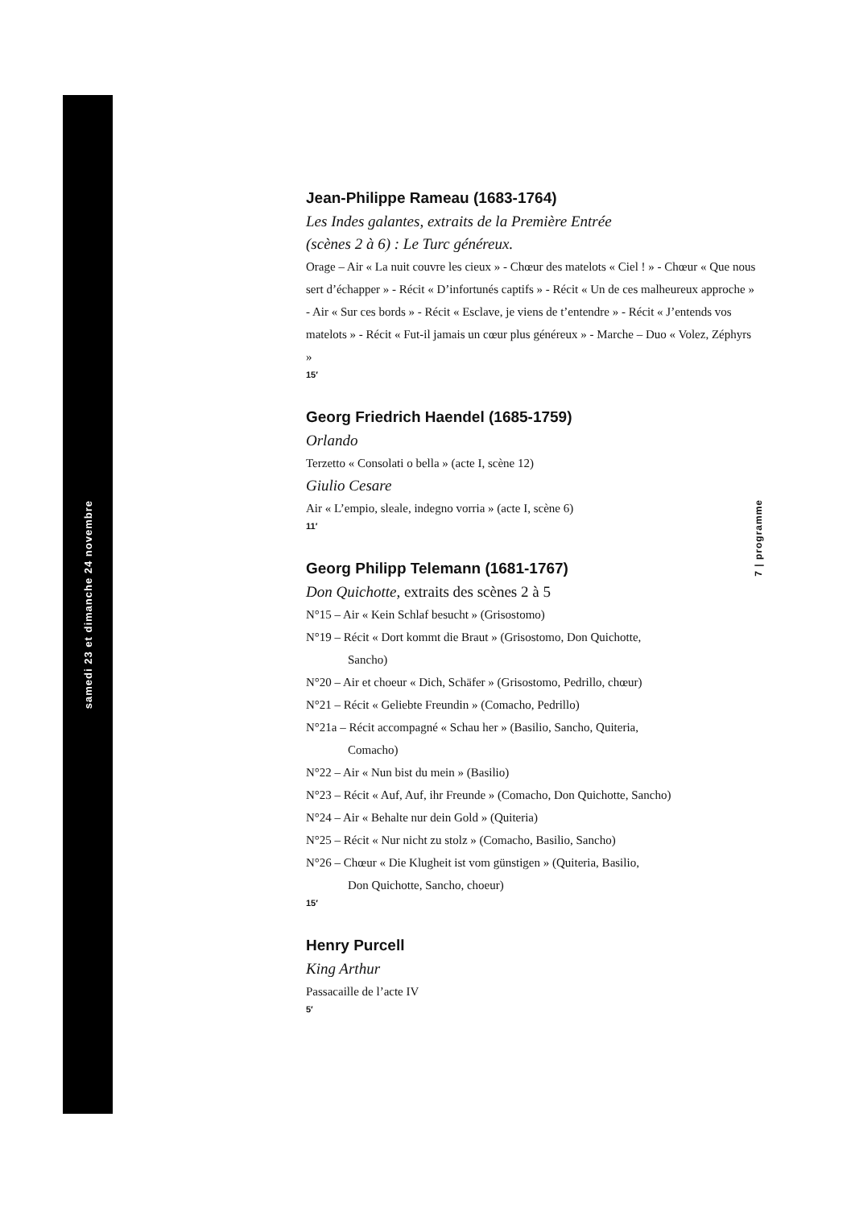samedi 23 et dimanche 24 novembre
7 | programme
Jean-Philippe Rameau (1683-1764)
Les Indes galantes, extraits de la Première Entrée
(scènes 2 à 6) : Le Turc généreux.
Orage – Air « La nuit couvre les cieux » - Chœur des matelots « Ciel ! » - Chœur « Que nous sert d’échapper » - Récit « D’infortunés captifs » - Récit « Un de ces malheureux approche » - Air « Sur ces bords » - Récit « Esclave, je viens de t’entendre » - Récit « J’entends vos matelots » - Récit « Fut-il jamais un cœur plus généreux » - Marche – Duo « Volez, Zéphyrs »
15′
Georg Friedrich Haendel (1685-1759)
Orlando
Terzetto « Consolati o bella » (acte I, scène 12)
Giulio Cesare
Air « L’empio, sleale, indegno vorria » (acte I, scène 6)
11′
Georg Philipp Telemann (1681-1767)
Don Quichotte, extraits des scènes 2 à 5
N°15 – Air « Kein Schlaf besucht » (Grisostomo)
N°19 – Récit « Dort kommt die Braut » (Grisostomo, Don Quichotte,
Sancho)
N°20 – Air et choeur « Dich, Schäfer » (Grisostomo, Pedrillo, chœur)
N°21 – Récit « Geliebte Freundin » (Comacho, Pedrillo)
N°21a – Récit accompagné « Schau her » (Basilio, Sancho, Quiteria,
Comacho)
N°22 – Air « Nun bist du mein » (Basilio)
N°23 – Récit « Auf, Auf, ihr Freunde » (Comacho, Don Quichotte, Sancho)
N°24 – Air « Behalte nur dein Gold » (Quiteria)
N°25 – Récit « Nur nicht zu stolz » (Comacho, Basilio, Sancho)
N°26 – Chœur « Die Klugheit ist vom günstigen » (Quiteria, Basilio,
Don Quichotte, Sancho, choeur)
15′
Henry Purcell
King Arthur
Passacaille de l’acte IV
5′